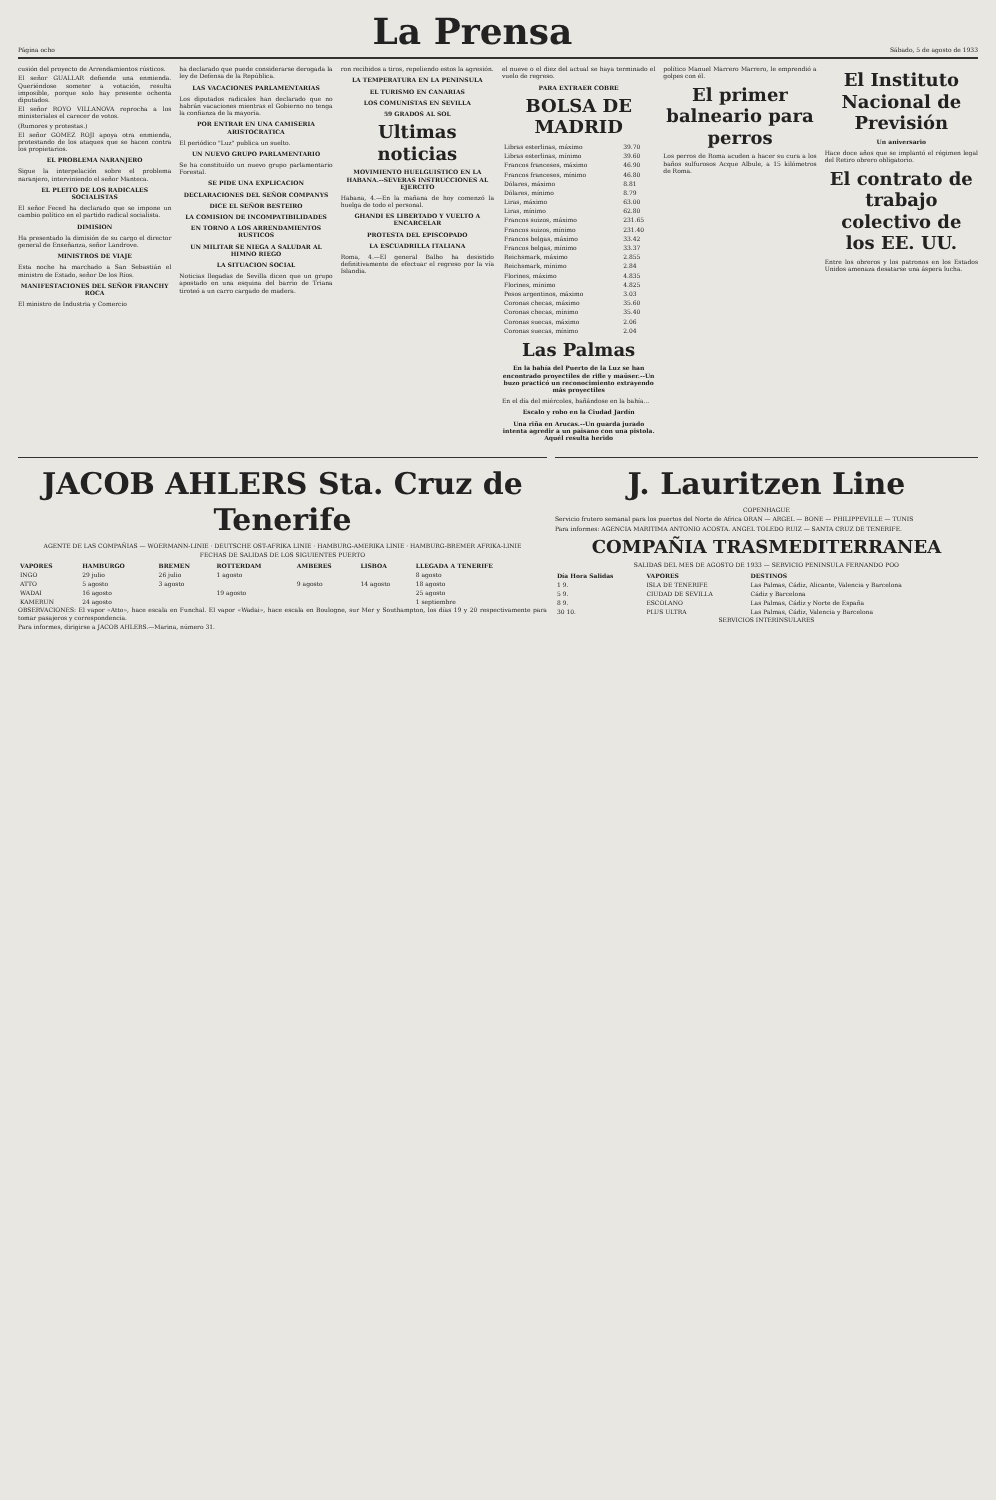Página ocho
La Prensa
Sábado, 5 de agosto de 1933
cusión del proyecto de Arrendamientos rústicos.
El señor GUALLAR defiende una enmienda. Queriéndose someter a votación, resulta imposible, porque solo hay presente ochenta diputados.
El señor ROYO VILLANOVA reprocha a los ministeriales el carecer de votos.
(Rumores y protestas.)
El señor GOMEZ ROJI apoya otra enmienda, protestando de los ataques que se hacen contra los propietarios.
EL PROBLEMA NARANJERO
Sigue la interpelación sobre el problema naranjero, interviniendo el señor Manteca.
EL PLEITO DE LOS RADICALES SOCIALISTAS
El señor Feced ha declarado que se impone un cambio político en el partido radical socialista.
DIMISION
Ha presentado la dimisión de su cargo el director general de Enseñanza, señor Landrove.
MINISTROS DE VIAJE
Esta noche ha marchado a San Sebastián el ministro de Estado, señor De los Ríos.
MANIFESTACIONES DEL SEÑOR FRANCHY ROCA
El ministro de Industria y Comercio
ha declarado que puede considerarse derogada la ley de Defensa de la República.
LAS VACACIONES PARLAMENTARIAS
Los diputados radicales han declarado que no habrán vacaciones mientras el Gobierno no tenga la confianza de la mayoría.
POR ENTRAR EN UNA CAMISERIA ARISTOCRATICA
El periódico "Luz" publica un suelto.
UN NUEVO GRUPO PARLAMENTARIO
Se ha constituído un nuevo grupo parlamentario Forestal.
SE PIDE UNA EXPLICACION
DECLARACIONES DEL SEÑOR COMPANYS
DICE EL SEÑOR BESTEIRO
LA COMISION DE INCOMPATIBILIDADES
EN TORNO A LOS ARRENDAMIENTOS RUSTICOS
UN MILITAR SE NIEGA A SALUDAR AL HIMNO RIEGO
LA SITUACION SOCIAL
Noticias llegadas de Sevilla dicen que un grupo apostado en una esquina del barrio de Triana tiroteó a un carro cargado de madera.
ron recibidos a tiros, repeliendo estos la agresión.
LA TEMPERATURA EN LA PENINSULA
EL TURISMO EN CANARIAS
LOS COMUNISTAS EN SEVILLA
59 GRADOS AL SOL
Ultimas noticias
MOVIMIENTO HUELGUISTICO EN LA HABANA.--SEVERAS INSTRUCCIONES AL EJERCITO
Habana, 4.—En la mañana de hoy comenzó la huelga de todo el personal.
GHANDI ES LIBERTADO Y VUELTO A ENCARCELAR
PROTESTA DEL EPISCOPADO
LA ESCUADRILLA ITALIANA
Roma, 4.—El general Balbo ha desistido definitivamente de efectuar el regreso por la vía Islandia.
el nueve o el diez del actual se haya terminado el vuelo de regreso.
PARA EXTRAER COBRE
BOLSA DE MADRID
| Libras esterlinas, máximo | 39.70 |
| Libras esterlinas, mínimo | 39.60 |
| Francos franceses, máximo | 46.90 |
| Francos franceses, mínimo | 46.80 |
| Dólares, máximo | 8.81 |
| Dólares, mínimo | 8.79 |
| Liras, máximo | 63.00 |
| Liras, mínimo | 62.80 |
| Francos suizos, máximo | 231.65 |
| Francos suizos, mínimo | 231.40 |
| Francos belgas, máximo | 33.42 |
| Francos belgas, mínimo | 33.37 |
| Reichsmark, máximo | 2.855 |
| Reichsmark, mínimo | 2.84 |
| Florines, máximo | 4.835 |
| Florines, mínimo | 4.825 |
| Pesos argentinos, máximo | 3.03 |
| Coronas checas, máximo | 35.60 |
| Coronas checas, mínimo | 35.40 |
| Coronas suecas, máximo | 2.06 |
| Coronas suecas, mínimo | 2.04 |
Las Palmas
En la bahía del Puerto de la Luz se han encontrado proyectiles de rifle y maüser.--Un buzo practicó un reconocimiento extrayendo más proyectiles
En el día del miércoles, bañándose en la bahía...
Escalo y robo en la Ciudad Jardín
Una riña en Arucas.--Un guarda jurado intenta agredir a un paisano con una pistola. Aquél resulta herido
político Manuel Marrero Marrero, le emprendió a golpes con él.
El primer balneario para perros
Los perros de Roma acuden a hacer su cura a los baños sulfurosos Acque Albule, a 15 kilómetros de Roma.
El Instituto Nacional de Previsión
Un aniversario
Hace doce años que se implantó el régimen legal del Retiro obrero obligatorio.
El contrato de trabajo colectivo de los EE. UU.
Entre los obreros y los patronos en los Estados Unidos amenaza desatarse una áspera lucha.
JACOB AHLERS Sta. Cruz de Tenerife
AGENTE DE LAS COMPAÑIAS — WOERMANN-LINIE · DEUTSCHE OST-AFRIKA LINIE · HAMBURG-AMERIKA LINIE · HAMBURG-BREMER AFRIKA-LINIE
FECHAS DE SALIDAS DE LOS SIGUIENTES PUERTO
| VAPORES | HAMBURGO | BREMEN | ROTTERDAM | AMBERES | LISBOA | LLEGADA A TENERIFE |
| --- | --- | --- | --- | --- | --- | --- |
| INGO | 29 julio | 26 julio | 1 agosto | | | 8 agosto |
| ATTO | 5 agosto | 3 agosto | | 9 agosto | 14 agosto | 18 agosto |
| WADAI | 16 agosto | | 19 agosto | | | 25 agosto |
| KAMERUN | 24 agosto | | | | | 1 septiembre |
OBSERVACIONES: El vapor «Atto», hace escala en Funchal. El vapor «Wadai», hace escala en Boulogne, sur Mer y Southampton, los días 19 y 20 respectivamente para tomar pasajeros y correspondencia.
Para informes, dirigirse a JACOB AHLERS.—Marina, número 31.
J. Lauritzen Line
COPENHAGUE
Servicio frutero semanal para los puertos del Norte de Africa ORAN — ARGEL — BONE — PHILIPPEVILLE — TUNIS
Para informes: AGENCIA MARITIMA ANTONIO ACOSTA. ANGEL TOLEDO RUIZ — SANTA CRUZ DE TENERIFE.
COMPAÑIA TRASMEDITERRANEA
SALIDAS DEL MES DE AGOSTO DE 1933 — SERVICIO PENINSULA FERNANDO POO
| Día Hora Salidas | VAPORES | DESTINOS |
| --- | --- | --- |
| 1 9. | ISLA DE TENERIFE | Las Palmas, Cádiz, Alicante, Valencia y Barcelona |
| 5 9. | CIUDAD DE SEVILLA | Cádiz y Barcelona |
| 8 9. | ESCOLANO | Las Palmas, Cádiz y Norte de España |
| 30 10. | PLUS ULTRA | Las Palmas, Cádiz, Valencia y Barcelona |
SERVICIOS INTERINSULARES